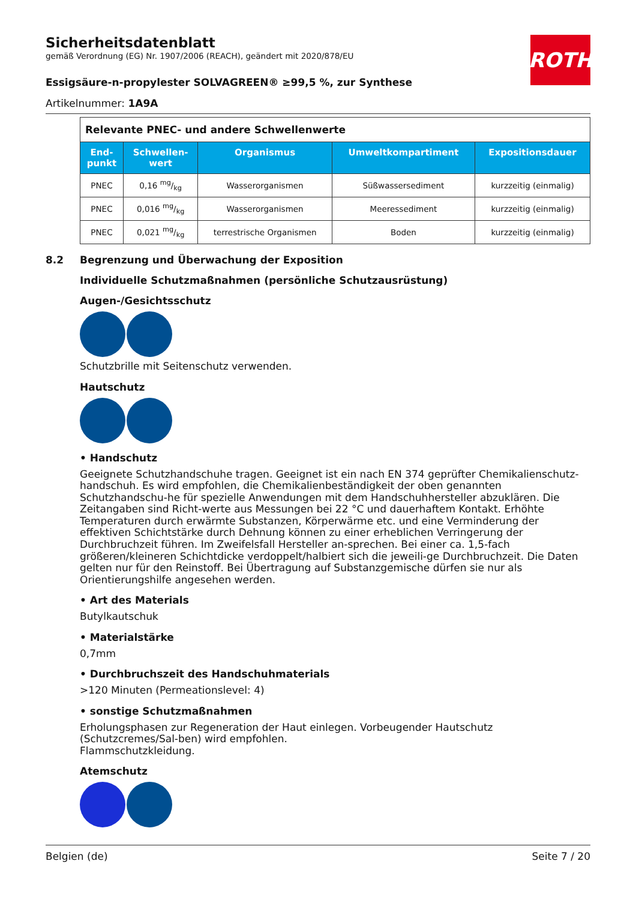ROTH
Sicherheitsdatenblatt
gemäß Verordnung (EG) Nr. 1907/2006 (REACH), geändert mit 2020/878/EU
Essigsäure-n-propylester SOLVAGREEN® ≥99,5 %, zur Synthese
Artikelnummer: 1A9A
| Relevante PNEC- und andere Schwellenwerte | | | | |
| End- punkt | Schwellen- wert | Organismus | Umweltkompartiment | Expositionsdauer |
| PNEC | 0,16 mg/kg | Wasserorganismen | Süßwassersediment | kurzzeitig (einmalig) |
| PNEC | 0,016 mg/kg | Wasserorganismen | Meeressediment | kurzzeitig (einmalig) |
| PNEC | 0,021 mg/kg | terrestrische Organismen | Boden | kurzzeitig (einmalig) |
8.2 Begrenzung und Überwachung der Exposition
Individuelle Schutzmaßnahmen (persönliche Schutzausrüstung)
Augen-/Gesichtsschutz
Schutzbrille mit Seitenschutz verwenden.
Hautschutz
• Handschutz
Geeignete Schutzhandschuhe tragen. Geeignet ist ein nach EN 374 geprüfter Chemikalienschutz-handschuh. Es wird empfohlen, die Chemikalienbeständigkeit der oben genannten Schutzhandschu-he für spezielle Anwendungen mit dem Handschuhhersteller abzuklären. Die Zeitangaben sind Richt-werte aus Messungen bei 22 °C und dauerhaftem Kontakt. Erhöhte Temperaturen durch erwärmte Substanzen, Körperwärme etc. und eine Verminderung der effektiven Schichtstärke durch Dehnung können zu einer erheblichen Verringerung der Durchbruchzeit führen. Im Zweifelsfall Hersteller an-sprechen. Bei einer ca. 1,5-fach größeren/kleineren Schichtdicke verdoppelt/halbiert sich die jeweili-ge Durchbruchzeit. Die Daten gelten nur für den Reinstoff. Bei Übertragung auf Substanzgemische dürfen sie nur als Orientierungshilfe angesehen werden.
• Art des Materials
Butylkautschuk
• Materialstärke
0,7mm
• Durchbruchszeit des Handschuhmaterials
>120 Minuten (Permeationslevel: 4)
• sonstige Schutzmaßnahmen
Erholungsphasen zur Regeneration der Haut einlegen. Vorbeugender Hautschutz (Schutzcremes/Sal-ben) wird empfohlen.
Flammschutzkleidung.
Atemschutz
Belgien (de) Seite 7 / 20